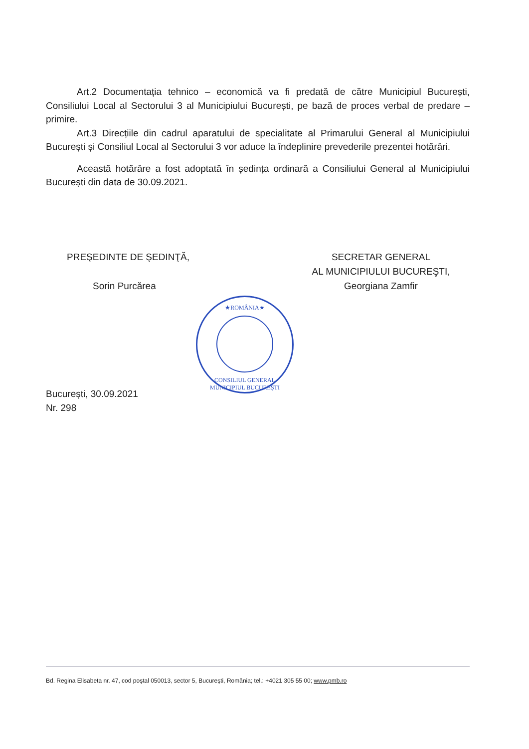Art.2 Documentația tehnico – economică va fi predată de către Municipiul București, Consiliului Local al Sectorului 3 al Municipiului București, pe bază de proces verbal de predare – primire.
Art.3 Direcțiile din cadrul aparatului de specialitate al Primarului General al Municipiului București și Consiliul Local al Sectorului 3 vor aduce la îndeplinire prevederile prezentei hotărâri.
Această hotărâre a fost adoptată în ședința ordinară a Consiliului General al Municipiului București din data de 30.09.2021.
PREŞEDINTE DE ŞEDINŢĂ,
Sorin Purcărea
SECRETAR GENERAL
AL MUNICIPIULUI BUCUREŞTI,
Georgiana Zamfir
★ROMÂNIA★
CONSILIUL GENERAL MUNICIPIUL BUCUREȘTI
București, 30.09.2021
Nr. 298
Bd. Regina Elisabeta nr. 47, cod poştal 050013, sector 5, Bucureşti, România; tel.: +4021 305 55 00; www.pmb.ro